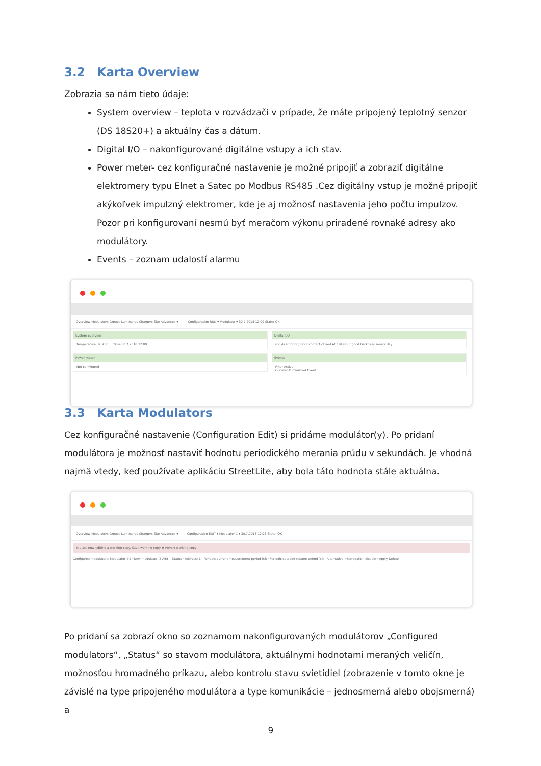3.2 Karta Overview
Zobrazia sa nám tieto údaje:
System overview – teplota v rozvádzači v prípade, že máte pripojený teplotný senzor (DS 18S20+) a aktuálny čas a dátum.
Digital I/O – nakonfigurované digitálne vstupy a ich stav.
Power meter- cez konfiguračné nastavenie je možné pripojiť a zobraziť digitálne elektromery typu Elnet a Satec po Modbus RS485 .Cez digitálny vstup je možné pripojiť akýkoľvek impulzný elektromer, kde je aj možnosť nastavenia jeho počtu impulzov. Pozor pri konfigurovaní nesmú byť meračom výkonu priradené rovnaké adresy ako modulátory.
Events – zoznam udalostí alarmu
Overview Modulators Groups Luminaires Chargers Site Advanced ▾ Configuration RUN ▾ Modulator ▾ 30.7.2018 12:09 State: OK
System overview
Temperature 37.9 °C Time 30.7.2018 12:09
Digital I/O
(no description) Door contact closed AC fail input good Darkness sensor day
Power meter
Not configured
Events
Filter Active
Occured Diminished Event
3.3 Karta Modulators
Cez konfiguračné nastavenie (Configuration Edit) si pridáme modulátor(y). Po pridaní modulátora je možnosť nastaviť hodnotu periodického merania prúdu v sekundách. Je vhodná najmä vtedy, keď používate aplikáciu StreetLite, aby bola táto hodnota stále aktuálna.
Overview Modulators Groups Luminaires Chargers Site Advanced ▾ Configuration EDIT ▾ Modulator 1 ▾ 30.7.2018 12:23 State: OK
You are now editing a working copy. Save working copy ✖ Revert working copy
Configured modulators: Modulator #1 · New modulator: 2 Add Status · Address: 1 · Periodic current measurement period [s]: · Periodic setpoint restore period [s]: · Alternative interrogation disable · Apply Delete
Po pridaní sa zobrazí okno so zoznamom nakonfigurovaných modulátorov „Configured modulators“, „Status“ so stavom modulátora, aktuálnymi hodnotami meraných veličín, možnosťou hromadného príkazu, alebo kontrolu stavu svietidiel (zobrazenie v tomto okne je závislé na type pripojeného modulátora a type komunikácie – jednosmerná alebo obojsmerná) a
9